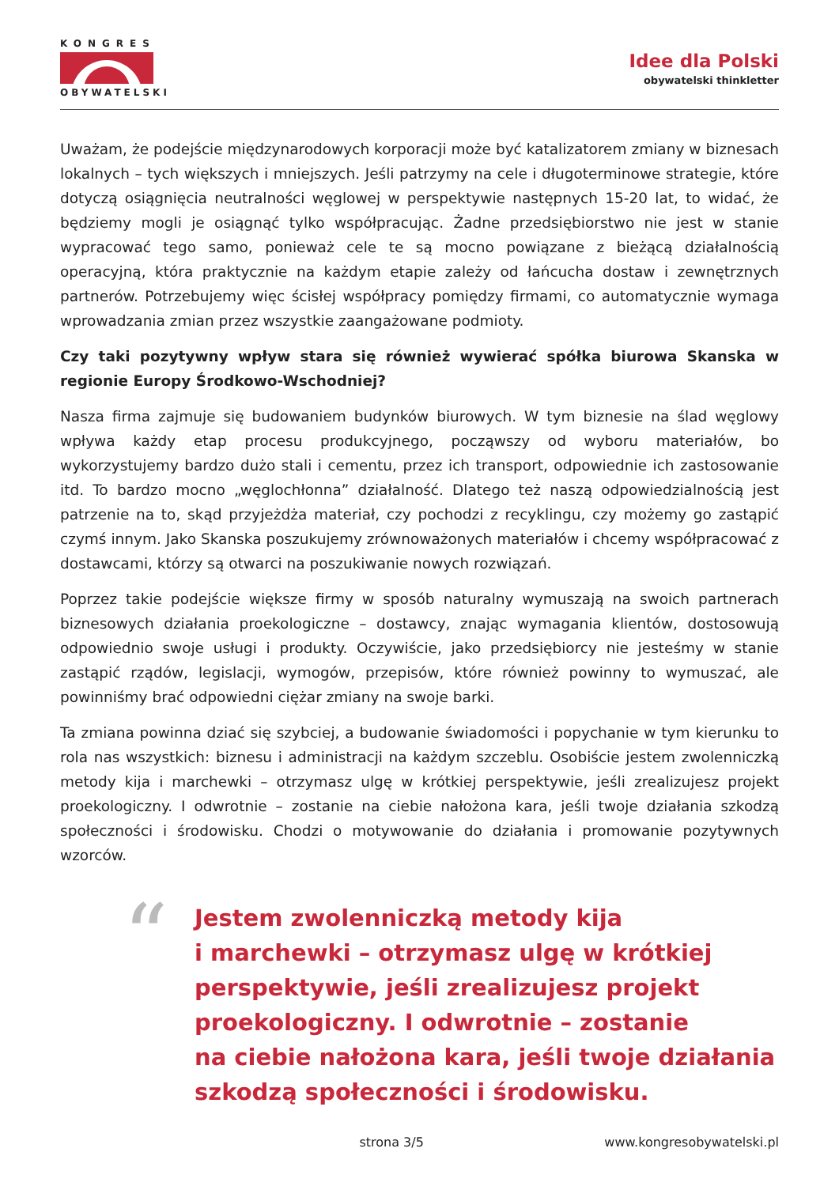KONGRES
OBYWATELSKI
Idee dla Polski
obywatelski thinkletter
Uważam, że podejście międzynarodowych korporacji może być katalizatorem zmiany w biznesach lokalnych – tych większych i mniejszych. Jeśli patrzymy na cele i długoterminowe strategie, które dotyczą osiągnięcia neutralności węglowej w perspektywie następnych 15-20 lat, to widać, że będziemy mogli je osiągnąć tylko współpracując. Żadne przedsiębiorstwo nie jest w stanie wypracować tego samo, ponieważ cele te są mocno powiązane z bieżącą działalnością operacyjną, która praktycznie na każdym etapie zależy od łańcucha dostaw i zewnętrznych partnerów. Potrzebujemy więc ścisłej współpracy pomiędzy firmami, co automatycznie wymaga wprowadzania zmian przez wszystkie zaangażowane podmioty.
Czy taki pozytywny wpływ stara się również wywierać spółka biurowa Skanska w regionie Europy Środkowo-Wschodniej?
Nasza firma zajmuje się budowaniem budynków biurowych. W tym biznesie na ślad węglowy wpływa każdy etap procesu produkcyjnego, począwszy od wyboru materiałów, bo wykorzystujemy bardzo dużo stali i cementu, przez ich transport, odpowiednie ich zastosowanie itd. To bardzo mocno „węglochłonna” działalność. Dlatego też naszą odpowiedzialnością jest patrzenie na to, skąd przyjeżdża materiał, czy pochodzi z recyklingu, czy możemy go zastąpić czymś innym. Jako Skanska poszukujemy zrównoważonych materiałów i chcemy współpracować z dostawcami, którzy są otwarci na poszukiwanie nowych rozwiązań.
Poprzez takie podejście większe firmy w sposób naturalny wymuszają na swoich partnerach biznesowych działania proekologiczne – dostawcy, znając wymagania klientów, dostosowują odpowiednio swoje usługi i produkty. Oczywiście, jako przedsiębiorcy nie jesteśmy w stanie zastąpić rządów, legislacji, wymogów, przepisów, które również powinny to wymuszać, ale powinniśmy brać odpowiedni ciężar zmiany na swoje barki.
Ta zmiana powinna dziać się szybciej, a budowanie świadomości i popychanie w tym kierunku to rola nas wszystkich: biznesu i administracji na każdym szczeblu. Osobiście jestem zwolenniczką metody kija i marchewki – otrzymasz ulgę w krótkiej perspektywie, jeśli zrealizujesz projekt proekologiczny. I odwrotnie – zostanie na ciebie nałożona kara, jeśli twoje działania szkodzą społeczności i środowisku. Chodzi o motywowanie do działania i promowanie pozytywnych wzorców.
“
Jestem zwolenniczką metody kija
i marchewki – otrzymasz ulgę w krótkiej
perspektywie, jeśli zrealizujesz projekt
proekologiczny. I odwrotnie – zostanie
na ciebie nałożona kara, jeśli twoje działania
szkodzą społeczności i środowisku.
strona 3/5 www.kongresobywatelski.pl